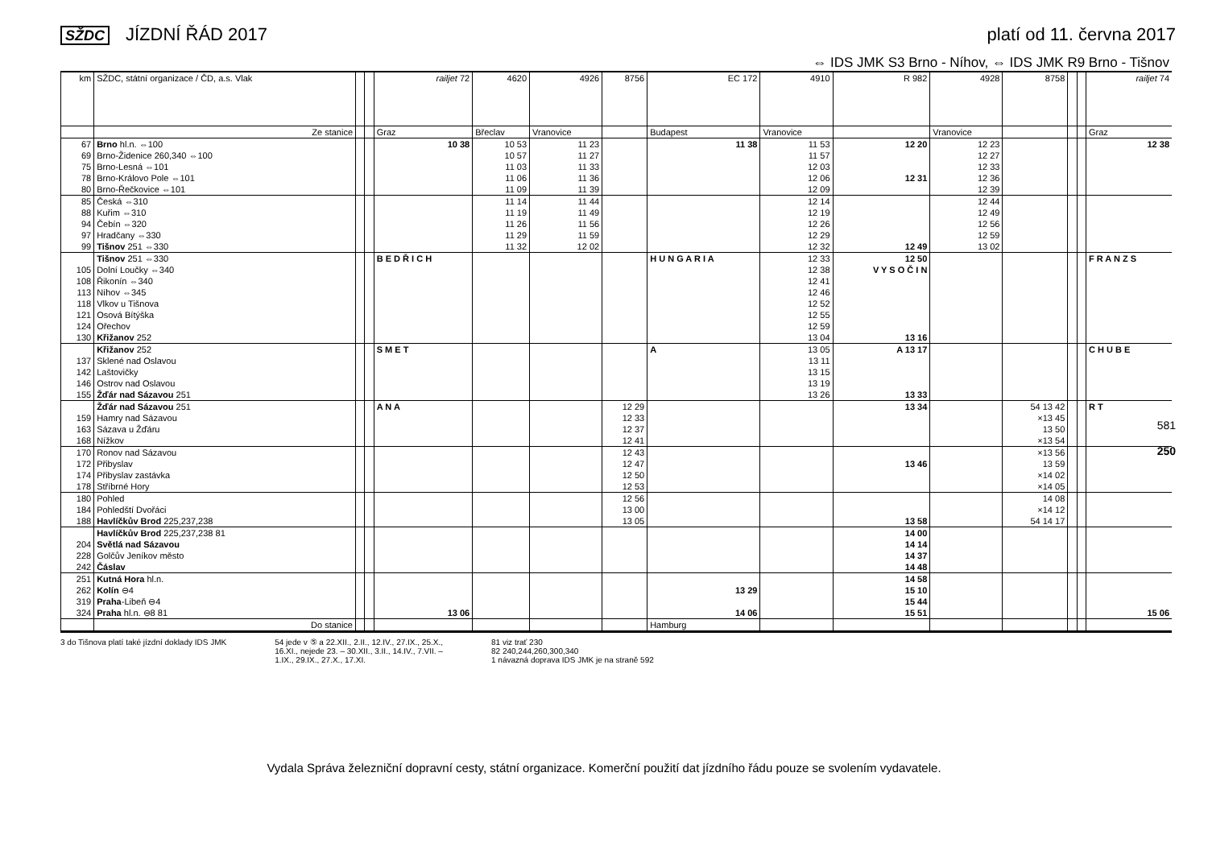SŽDC JÍZDNÍ ŘÁD 2017 platí od 11. června 2017
⇔ IDS JMK S3 Brno - Níhov, ⇔ IDS JMK R9 Brno - Tišnov
| km | SŽDC, státní organizace / ČD, a.s. Vlak | | | railjet 72 | 4620 | 4926 | 8756 | EC 172 | 4910 | R 982 | 4928 | 8758 | | | railjet 74 |
| --- | --- | --- | --- | --- | --- | --- | --- | --- | --- | --- | --- | --- | --- | --- | --- |
| | Ze stanice | | | Graz | Břeclav | Vranovice | | Budapest | Vranovice | | Vranovice | | | | Graz |
| 67 69 75 78 80 | Brno hl.n. ⇔100 Brno-Židenice 260,340 ⇔100 Brno-Lesná ⇔101 Brno-Královo Pole ⇔101 Brno-Řečkovice ⇔101 | | | 10 38 | 10 53 10 57 11 03 11 06 11 09 | 11 23 11 27 11 33 11 36 11 39 | | 11 38 | 11 53 11 57 12 03 12 06 12 09 | 12 20 12 31 | 12 23 12 27 12 33 12 36 12 39 | | | | 12 38 |
| 85 88 94 97 99 | Česká ⇔310 Kuřim ⇔310 Čebín ⇔320 Hradčany ⇔330 Tišnov 251 ⇔330 | | | | 11 14 11 19 11 26 11 29 11 32 | 11 44 11 49 11 56 11 59 12 02 | | | 12 14 12 19 12 26 12 29 12 32 | 12 49 | 12 44 12 49 12 56 12 59 13 02 | | | | |
| 105 108 113 118 121 124 130 | Tišnov 251 ⇔330 Dolní Loučky ⇔340 Řikonín ⇔340 Níhov ⇔345 Vlkov u Tišnova Osová Bítýška Ořechov Křižanov 252 | | | B E D Ř I C H | | | | H U N G A R I A | 12 33 12 38 12 41 12 46 12 52 12 55 12 59 13 04 | 12 50 V Y S O Č I N 13 16 | | | | | F R A N Z S |
| 137 142 146 155 | Křižanov 252 Sklené nad Oslavou Laštovičky Ostrov nad Oslavou Žďár nad Sázavou 251 | | | S M E T | | | | A | 13 05 13 11 13 15 13 19 13 26 | A 13 17 13 33 | | | | | C H U B E |
| 159 163 168 | Žďár nad Sázavou 251 Hamry nad Sázavou Sázava u Žďáru Nížkov | | | A N A | | | 12 29 12 33 12 37 12 41 | | | 13 34 | | 54 13 42 ×13 45 13 50 ×13 54 | | | R T |
| 170 172 174 178 | Ronov nad Sázavou Přibyslav Přibyslav zastávka Stříbrné Hory | | | | | | 12 43 12 47 12 50 12 53 | | | 13 46 | | ×13 56 13 59 ×14 02 ×14 05 | | | |
| 180 184 188 | Pohled Pohledští Dvořáci Havlíčkův Brod 225,237,238 | | | | | | 12 56 13 00 13 05 | | | 13 58 | | 14 08 ×14 12 54 14 17 | | | |
| 204 228 242 | Havlíčkův Brod 225,237,238 81 Světlá nad Sázavou Golčův Jeníkov město Čáslav | | | | | | | | | 14 00 14 14 14 37 14 48 | | | | | |
| 251 262 319 324 | Kutná Hora hl.n. Kolín ⊖4 Praha -Libeň ⊖4 Praha hl.n. ⊖8 81 | | | 13 06 | | | | 13 29 14 06 | | 14 58 15 10 15 44 15 51 | | | | | 15 06 |
| | Do stanice | | | | | | | Hamburg | | | | | | | |
3 do Tišnova platí také jízdní doklady IDS JMK
54 jede v ⑤ a 22.XII., 2.II., 12.IV., 27.IX., 25.X.,
16.XI., nejede 23. – 30.XII., 3.II., 14.IV., 7.VII. –
1.IX., 29.IX., 27.X., 17.XI.
81 viz trať 230
82 240,244,260,300,340
1 návazná doprava IDS JMK je na straně 592
581
250
Vydala Správa železniční dopravní cesty, státní organizace. Komerční použití dat jízdního řádu pouze se svolením vydavatele.